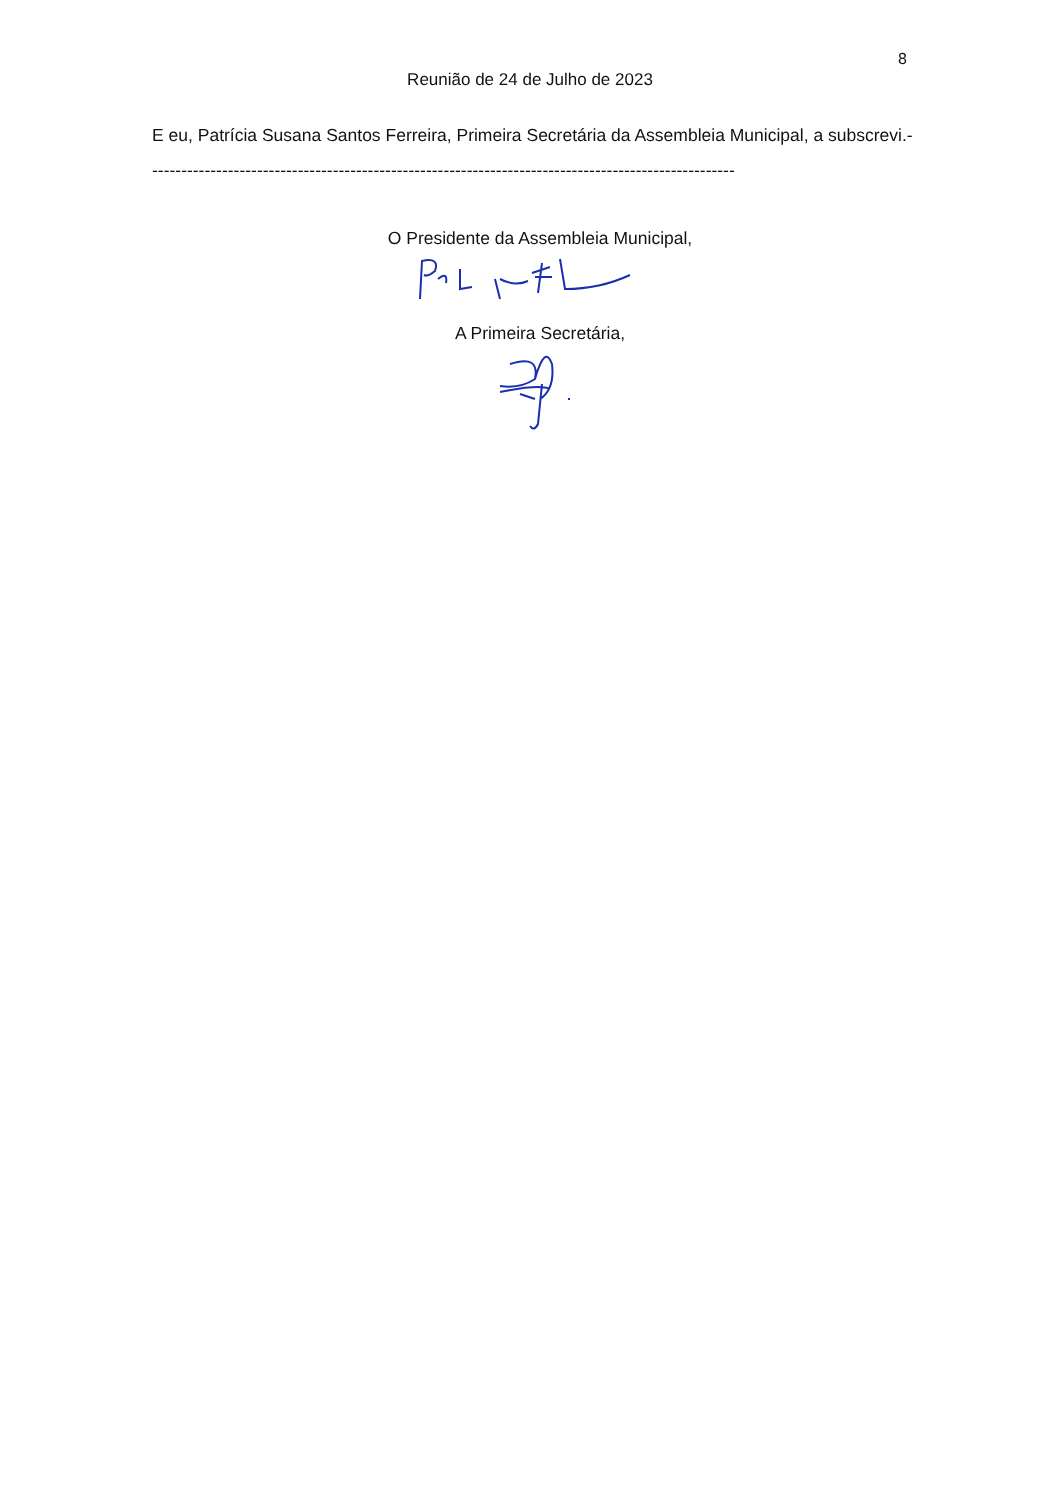8
Reunião de 24 de Julho de 2023
E eu, Patrícia Susana Santos Ferreira, Primeira Secretária da Assembleia Municipal, a subscrevi.-----------------------------------------------------------------------------------------------------
O Presidente da Assembleia Municipal,
A Primeira Secretária,